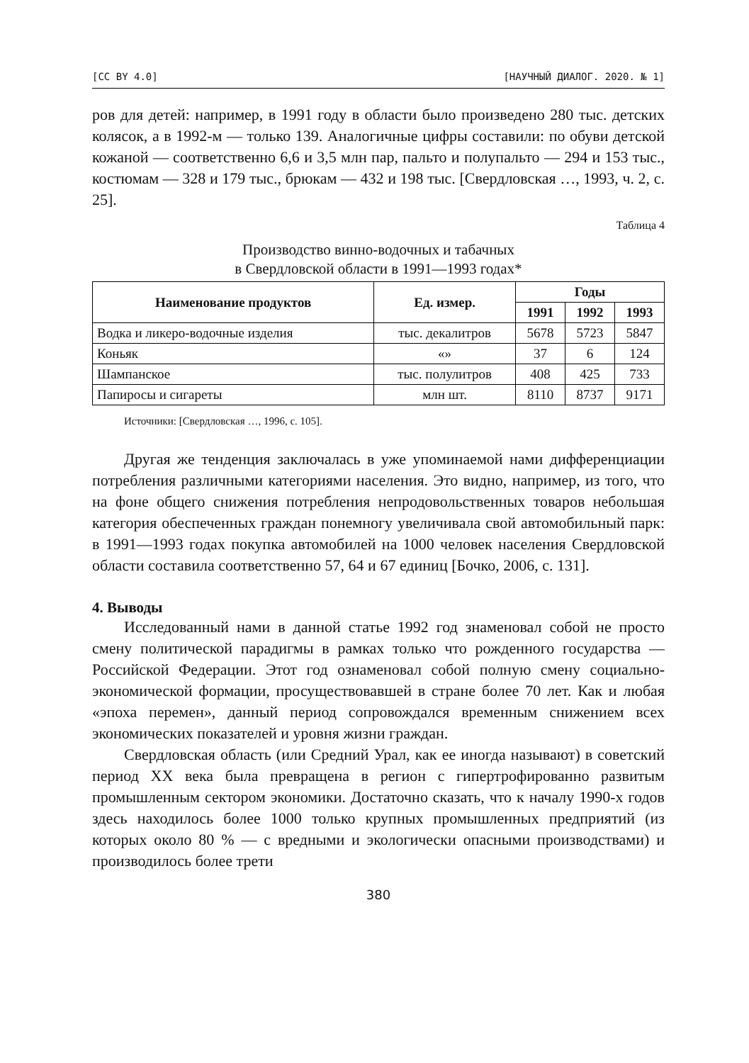[CC BY 4.0] [НАУЧНЫЙ ДИАЛОГ. 2020. № 1]
ров для детей: например, в 1991 году в области было произведено 280 тыс. детских колясок, а в 1992-м — только 139. Аналогичные цифры составили: по обуви детской кожаной — соответственно 6,6 и 3,5 млн пар, пальто и полупальто — 294 и 153 тыс., костюмам — 328 и 179 тыс., брюкам — 432 и 198 тыс. [Свердловская …, 1993, ч. 2, с. 25].
Таблица 4
Производство винно-водочных и табачных
в Свердловской области в 1991—1993 годах*
| Наименование продуктов | Ед. измер. | Годы | | |
| --- | --- | --- | --- | --- |
| | | 1991 | 1992 | 1993 |
| Водка и ликеро-водочные изделия | тыс. декалитров | 5678 | 5723 | 5847 |
| Коньяк | «» | 37 | 6 | 124 |
| Шампанское | тыс. полулитров | 408 | 425 | 733 |
| Папиросы и сигареты | млн шт. | 8110 | 8737 | 9171 |
Источники: [Свердловская …, 1996, с. 105].
Другая же тенденция заключалась в уже упоминаемой нами дифференциации потребления различными категориями населения. Это видно, например, из того, что на фоне общего снижения потребления непродовольственных товаров небольшая категория обеспеченных граждан понемногу увеличивала свой автомобильный парк: в 1991—1993 годах покупка автомобилей на 1000 человек населения Свердловской области составила соответственно 57, 64 и 67 единиц [Бочко, 2006, с. 131].
4. Выводы
Исследованный нами в данной статье 1992 год знаменовал собой не просто смену политической парадигмы в рамках только что рожденного государства — Российской Федерации. Этот год ознаменовал собой полную смену социально-экономической формации, просуществовавшей в стране более 70 лет. Как и любая «эпоха перемен», данный период сопровождался временным снижением всех экономических показателей и уровня жизни граждан.
Свердловская область (или Средний Урал, как ее иногда называют) в советский период XX века была превращена в регион с гипертрофированно развитым промышленным сектором экономики. Достаточно сказать, что к началу 1990-х годов здесь находилось более 1000 только крупных промышленных предприятий (из которых около 80 % — с вредными и экологически опасными производствами) и производилось более трети
380